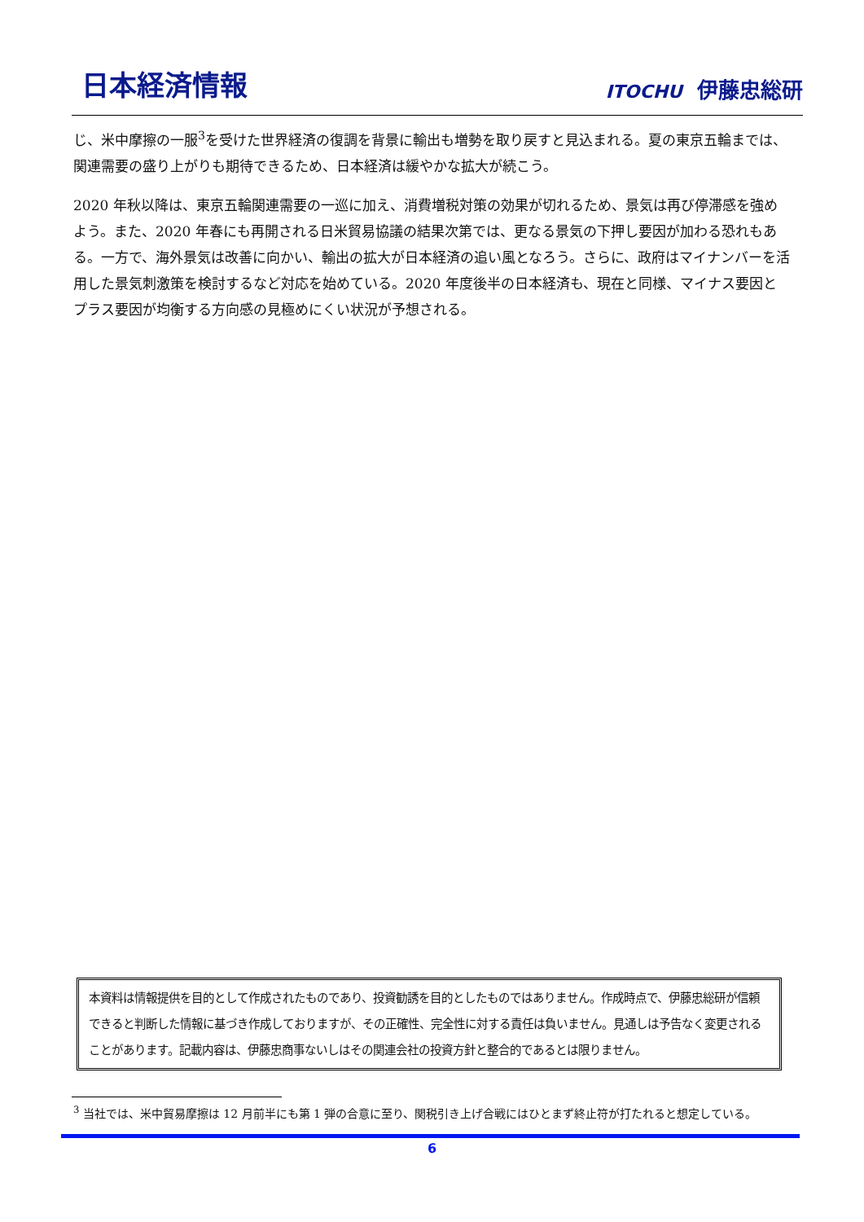日本経済情報
ITOCHU 伊藤忠総研
じ、米中摩擦の一服<sup>3</sup>を受けた世界経済の復調を背景に輸出も増勢を取り戻すと見込まれる。夏の東京五輪までは、関連需要の盛り上がりも期待できるため、日本経済は緩やかな拡大が続こう。
2020 年秋以降は、東京五輪関連需要の一巡に加え、消費増税対策の効果が切れるため、景気は再び停滞感を強めよう。また、2020 年春にも再開される日米貿易協議の結果次第では、更なる景気の下押し要因が加わる恐れもある。一方で、海外景気は改善に向かい、輸出の拡大が日本経済の追い風となろう。さらに、政府はマイナンバーを活用した景気刺激策を検討するなど対応を始めている。2020 年度後半の日本経済も、現在と同様、マイナス要因とプラス要因が均衡する方向感の見極めにくい状況が予想される。
本資料は情報提供を目的として作成されたものであり、投資勧誘を目的としたものではありません。作成時点で、伊藤忠総研が信頼できると判断した情報に基づき作成しておりますが、その正確性、完全性に対する責任は負いません。見通しは予告なく変更されることがあります。記載内容は、伊藤忠商事ないしはその関連会社の投資方針と整合的であるとは限りません。
<sup>3</sup> 当社では、米中貿易摩擦は 12 月前半にも第 1 弾の合意に至り、関税引き上げ合戦にはひとまず終止符が打たれると想定している。
6